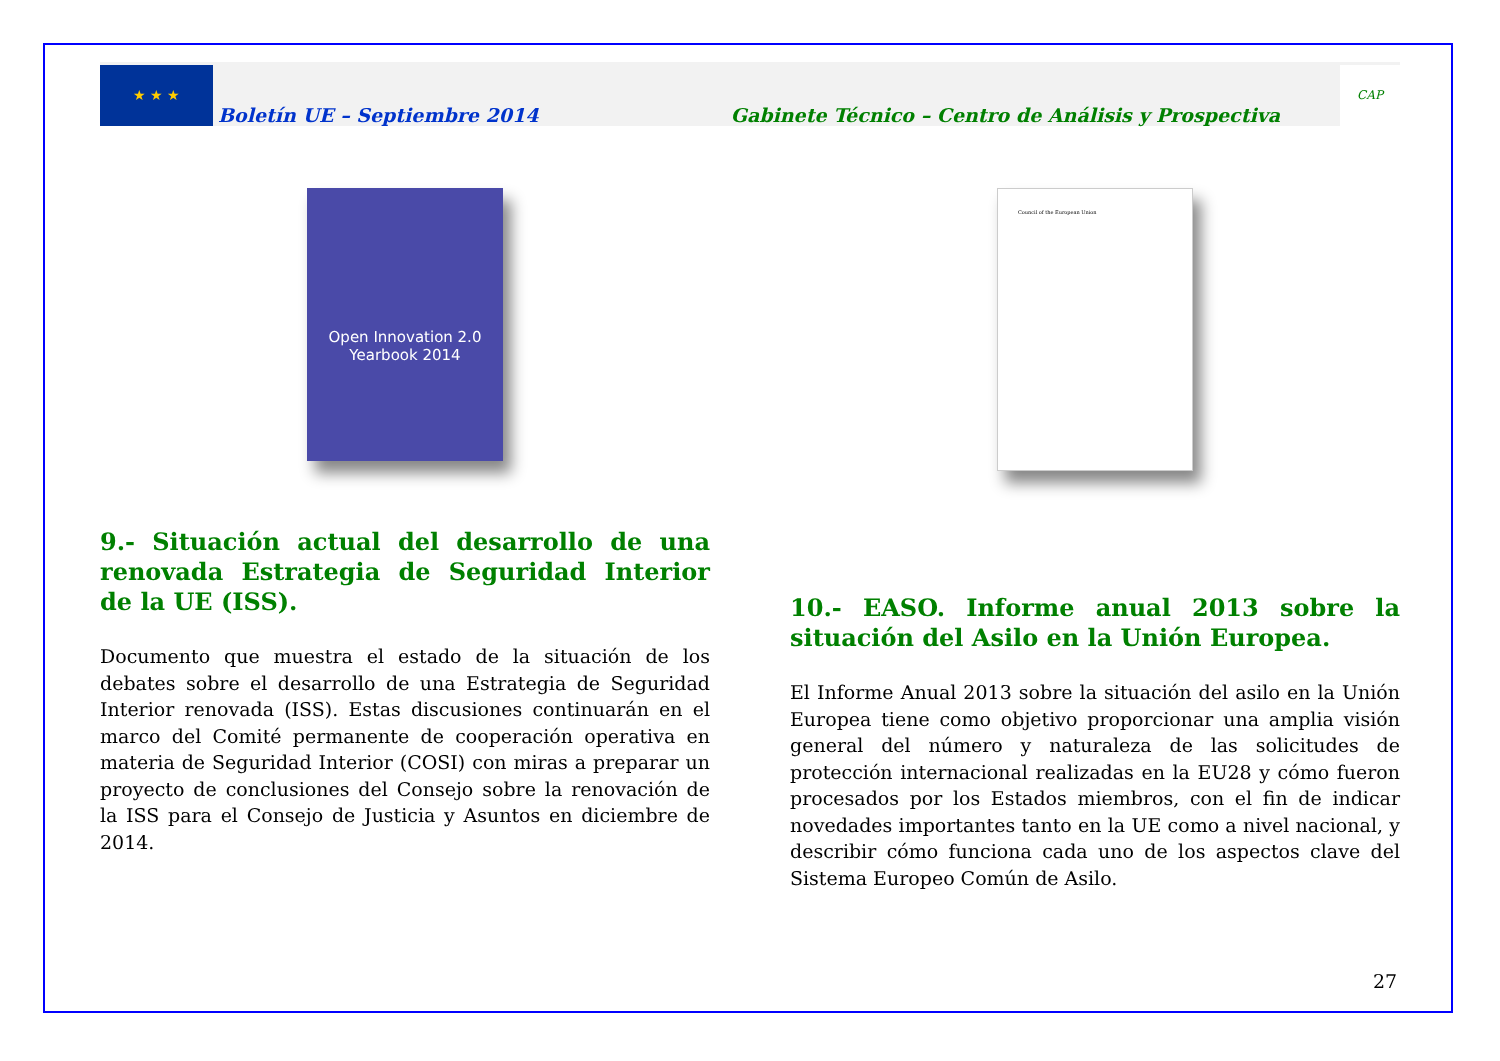★ ★ ★
Boletín UE – Septiembre 2014
Gabinete Técnico – Centro de Análisis y Prospectiva
CAP
Open Innovation 2.0
Yearbook 2014
9.- Situación actual del desarrollo de una renovada Estrategia de Seguridad Interior de la UE (ISS).
Documento que muestra el estado de la situación de los debates sobre el desarrollo de una Estrategia de Seguridad Interior renovada (ISS). Estas discusiones continuarán en el marco del Comité permanente de cooperación operativa en materia de Seguridad Interior (COSI) con miras a preparar un proyecto de conclusiones del Consejo sobre la renovación de la ISS para el Consejo de Justicia y Asuntos en diciembre de 2014.
Council of the European Union
10.- EASO. Informe anual 2013 sobre la situación del Asilo en la Unión Europea.
El Informe Anual 2013 sobre la situación del asilo en la Unión Europea tiene como objetivo proporcionar una amplia visión general del número y naturaleza de las solicitudes de protección internacional realizadas en la EU28 y cómo fueron procesados por los Estados miembros, con el fin de indicar novedades importantes tanto en la UE como a nivel nacional, y describir cómo funciona cada uno de los aspectos clave del Sistema Europeo Común de Asilo.
27